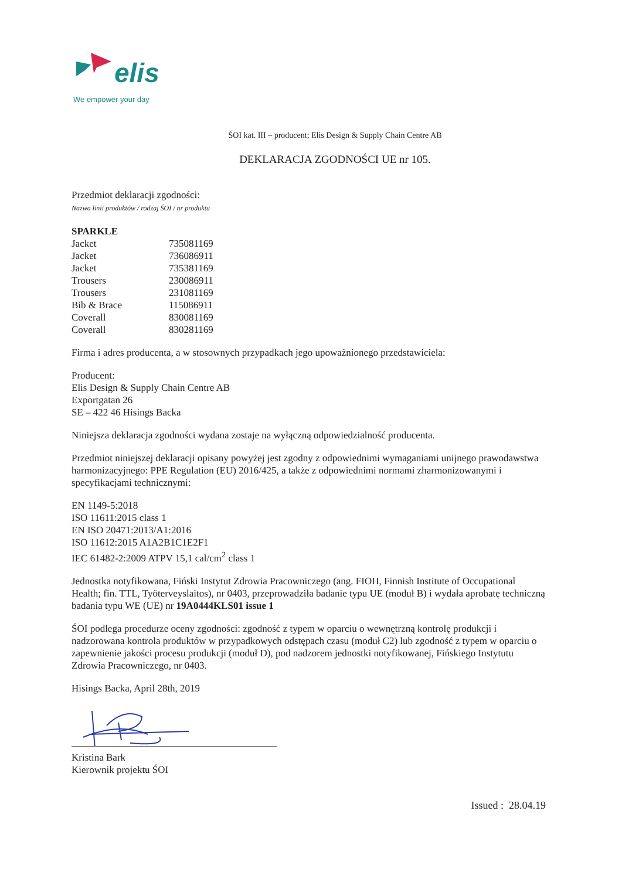elis
We empower your day
ŚOI kat. III – producent; Elis Design & Supply Chain Centre AB
DEKLARACJA ZGODNOŚCI UE nr 105.
Przedmiot deklaracji zgodności:
Nazwa linii produktów / rodzaj ŚOI / nr produktu
SPARKLE
| Jacket | 735081169 |
| Jacket | 736086911 |
| Jacket | 735381169 |
| Trousers | 230086911 |
| Trousers | 231081169 |
| Bib & Brace | 115086911 |
| Coverall | 830081169 |
| Coverall | 830281169 |
Firma i adres producenta, a w stosownych przypadkach jego upoważnionego przedstawiciela:
Producent:
Elis Design & Supply Chain Centre AB
Exportgatan 26
SE – 422 46 Hisings Backa
Niniejsza deklaracja zgodności wydana zostaje na wyłączną odpowiedzialność producenta.
Przedmiot niniejszej deklaracji opisany powyżej jest zgodny z odpowiednimi wymaganiami unijnego prawodawstwa harmonizacyjnego: PPE Regulation (EU) 2016/425, a także z odpowiednimi normami zharmonizowanymi i specyfikacjami technicznymi:
EN 1149-5:2018
ISO 11611:2015 class 1
EN ISO 20471:2013/A1:2016
ISO 11612:2015 A1A2B1C1E2F1
IEC 61482-2:2009 ATPV 15,1 cal/cm<sup>2</sup> class 1
Jednostka notyfikowana, Fiński Instytut Zdrowia Pracowniczego (ang. FIOH, Finnish Institute of Occupational Health; fin. TTL, Työterveyslaitos), nr 0403, przeprowadziła badanie typu UE (moduł B) i wydała aprobatę techniczną badania typu WE (UE) nr 19A0444KLS01 issue 1
ŚOI podlega procedurze oceny zgodności: zgodność z typem w oparciu o wewnętrzną kontrolę produkcji i nadzorowana kontrola produktów w przypadkowych odstępach czasu (moduł C2) lub zgodność z typem w oparciu o zapewnienie jakości procesu produkcji (moduł D), pod nadzorem jednostki notyfikowanej, Fińskiego Instytutu Zdrowia Pracowniczego, nr 0403.
Hisings Backa, April 28th, 2019
Kristina Bark
Kierownik projektu ŚOI
Issued : 28.04.19